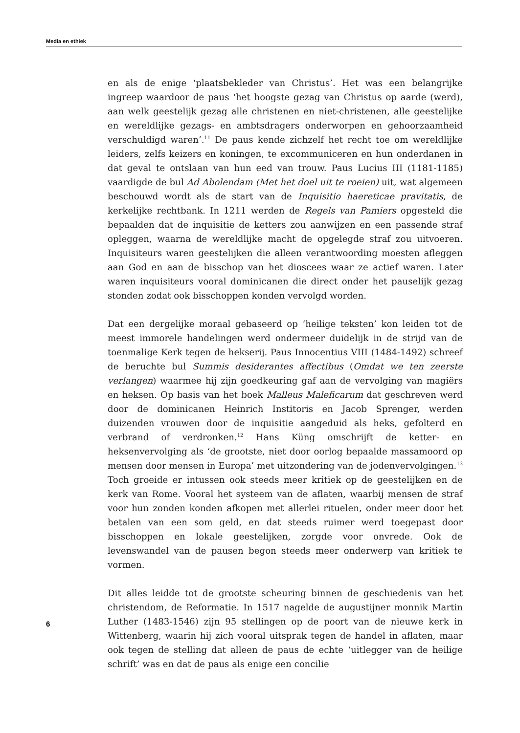Media en ethiek
en als de enige ‘plaatsbekleder van Christus’. Het was een belangrijke ingreep waardoor de paus ‘het hoogste gezag van Christus op aarde (werd), aan welk geestelijk gezag alle christenen en niet-christenen, alle geestelijke en wereldlijke gezags- en ambtsdragers onderworpen en gehoorzaamheid verschuldigd waren’.<sup>11</sup> De paus kende zichzelf het recht toe om wereldlijke leiders, zelfs keizers en koningen, te excommuniceren en hun onderdanen in dat geval te ontslaan van hun eed van trouw. Paus Lucius III (1181-1185) vaardigde de bul Ad Abolendam (Met het doel uit te roeien) uit, wat algemeen beschouwd wordt als de start van de Inquisitio haereticae pravitatis, de kerkelijke rechtbank. In 1211 werden de Regels van Pamiers opgesteld die bepaalden dat de inquisitie de ketters zou aanwijzen en een passende straf opleggen, waarna de wereldlijke macht de opgelegde straf zou uitvoeren. Inquisiteurs waren geestelijken die alleen verantwoording moesten afleggen aan God en aan de bisschop van het dioscees waar ze actief waren. Later waren inquisiteurs vooral dominicanen die direct onder het pauselijk gezag stonden zodat ook bisschoppen konden vervolgd worden.
Dat een dergelijke moraal gebaseerd op ‘heilige teksten’ kon leiden tot de meest immorele handelingen werd ondermeer duidelijk in de strijd van de toenmalige Kerk tegen de hekserij. Paus Innocentius VIII (1484-1492) schreef de beruchte bul Summis desiderantes affectibus (Omdat we ten zeerste verlangen) waarmee hij zijn goedkeuring gaf aan de vervolging van magiërs en heksen. Op basis van het boek Malleus Maleficarum dat geschreven werd door de dominicanen Heinrich Institoris en Jacob Sprenger, werden duizenden vrouwen door de inquisitie aangeduid als heks, gefolterd en verbrand of verdronken.<sup>12</sup> Hans Küng omschrijft de ketter- en heksenvervolging als ‘de grootste, niet door oorlog bepaalde massamoord op mensen door mensen in Europa’ met uitzondering van de jodenvervolgingen.<sup>13</sup> Toch groeide er intussen ook steeds meer kritiek op de geestelijken en de kerk van Rome. Vooral het systeem van de aflaten, waarbij mensen de straf voor hun zonden konden afkopen met allerlei rituelen, onder meer door het betalen van een som geld, en dat steeds ruimer werd toegepast door bisschoppen en lokale geestelijken, zorgde voor onvrede. Ook de levenswandel van de pausen begon steeds meer onderwerp van kritiek te vormen.
Dit alles leidde tot de grootste scheuring binnen de geschiedenis van het christendom, de Reformatie. In 1517 nagelde de augustijner monnik Martin Luther (1483-1546) zijn 95 stellingen op de poort van de nieuwe kerk in Wittenberg, waarin hij zich vooral uitsprak tegen de handel in aflaten, maar ook tegen de stelling dat alleen de paus de echte ‘uitlegger van de heilige schrift’ was en dat de paus als enige een concilie
6